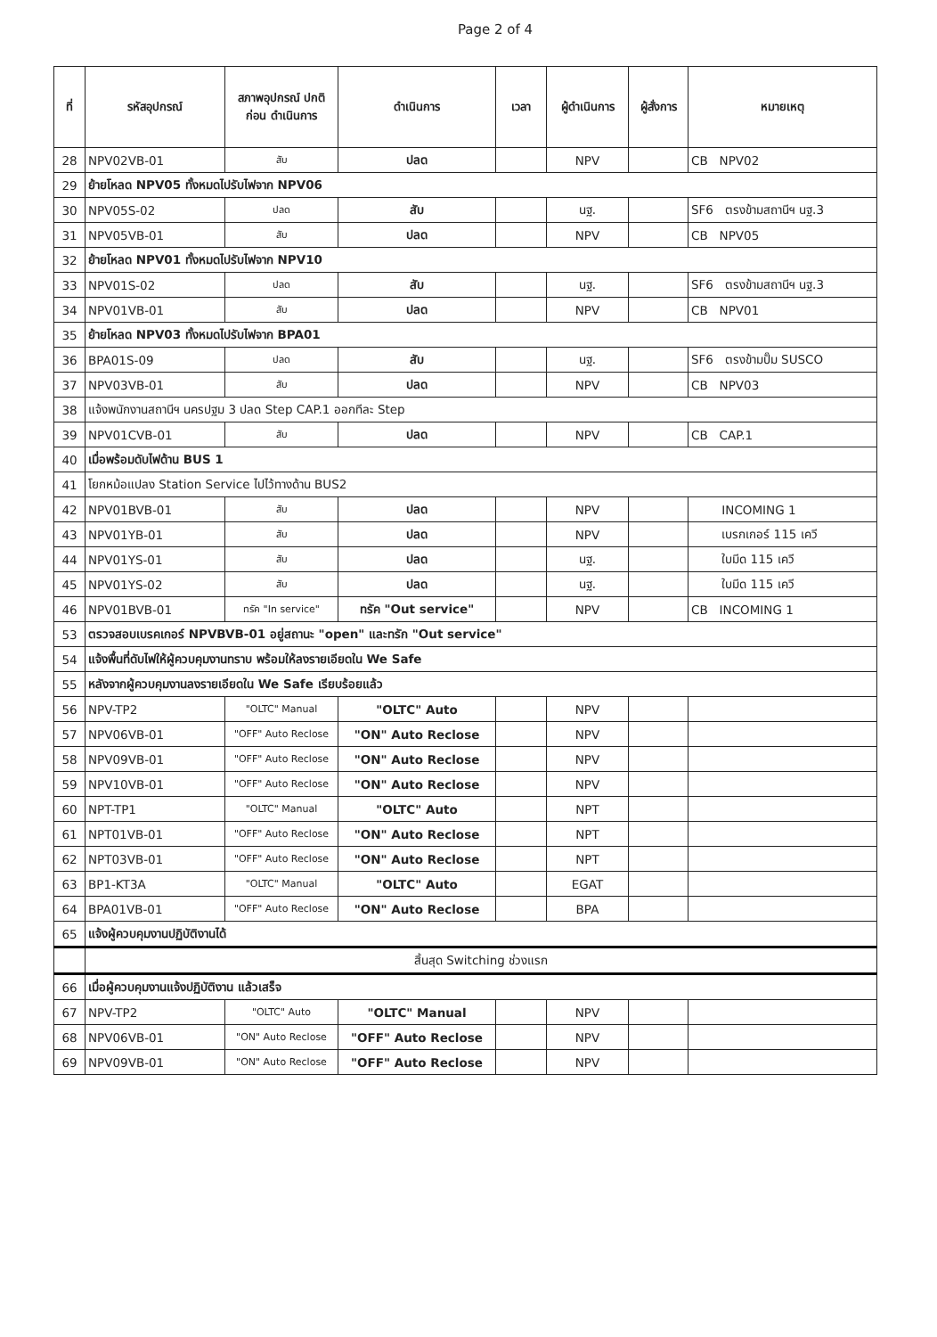Page 2 of 4
| ที่ | รหัสอุปกรณ์ | สภาพอุปกรณ์ ปกติก่อน ดำเนินการ | ดำเนินการ | เวลา | ผู้ดำเนินการ | ผู้สั่งการ | หมายเหตุ |
| --- | --- | --- | --- | --- | --- | --- | --- |
| 28 | NPV02VB-01 | สับ | ปลด | | NPV | | CB NPV02 |
| 29 | ย้ายโหลด NPV05 ทั้งหมดไปรับไฟจาก NPV06 | | | | | | |
| 30 | NPV05S-02 | ปลด | สับ | | นฐ. | | SF6 ตรงข้ามสถานีฯ นฐ.3 |
| 31 | NPV05VB-01 | สับ | ปลด | | NPV | | CB NPV05 |
| 32 | ย้ายโหลด NPV01 ทั้งหมดไปรับไฟจาก NPV10 | | | | | | |
| 33 | NPV01S-02 | ปลด | สับ | | นฐ. | | SF6 ตรงข้ามสถานีฯ นฐ.3 |
| 34 | NPV01VB-01 | สับ | ปลด | | NPV | | CB NPV01 |
| 35 | ย้ายโหลด NPV03 ทั้งหมดไปรับไฟจาก BPA01 | | | | | | |
| 36 | BPA01S-09 | ปลด | สับ | | นฐ. | | SF6 ตรงข้ามปั๊ม SUSCO |
| 37 | NPV03VB-01 | สับ | ปลด | | NPV | | CB NPV03 |
| 38 | แจ้งพนักงานสถานีฯ นครปฐม 3 ปลด Step CAP.1 ออกทีละ Step | | | | | | |
| 39 | NPV01CVB-01 | สับ | ปลด | | NPV | | CB CAP.1 |
| 40 | เมื่อพร้อมดับไฟด้าน BUS 1 | | | | | | |
| 41 | โยกหม้อแปลง Station Service ไปไว้ทางด้าน BUS2 | | | | | | |
| 42 | NPV01BVB-01 | สับ | ปลด | | NPV | | INCOMING 1 |
| 43 | NPV01YB-01 | สับ | ปลด | | NPV | | เบรกเกอร์ 115 เควี |
| 44 | NPV01YS-01 | สับ | ปลด | | นฐ. | | ใบมีด 115 เควี |
| 45 | NPV01YS-02 | สับ | ปลด | | นฐ. | | ใบมีด 115 เควี |
| 46 | NPV01BVB-01 | ทรัค "In service" | ทรัค "Out service" | | NPV | | CB INCOMING 1 |
| 53 | ตรวจสอบเบรคเกอร์ NPVBVB-01 อยู่สถานะ "open" และทรัก "Out service" | | | | | | |
| 54 | แจ้งพื้นที่ดับไฟให้ผู้ควบคุมงานทราบ พร้อมให้ลงรายเอียดใน We Safe | | | | | | |
| 55 | หลังจากผู้ควบคุมงานลงรายเอียดใน We Safe เรียบร้อยแล้ว | | | | | | |
| 56 | NPV-TP2 | "OLTC" Manual | "OLTC" Auto | | NPV | | |
| 57 | NPV06VB-01 | "OFF" Auto Reclose | "ON" Auto Reclose | | NPV | | |
| 58 | NPV09VB-01 | "OFF" Auto Reclose | "ON" Auto Reclose | | NPV | | |
| 59 | NPV10VB-01 | "OFF" Auto Reclose | "ON" Auto Reclose | | NPV | | |
| 60 | NPT-TP1 | "OLTC" Manual | "OLTC" Auto | | NPT | | |
| 61 | NPT01VB-01 | "OFF" Auto Reclose | "ON" Auto Reclose | | NPT | | |
| 62 | NPT03VB-01 | "OFF" Auto Reclose | "ON" Auto Reclose | | NPT | | |
| 63 | BP1-KT3A | "OLTC" Manual | "OLTC" Auto | | EGAT | | |
| 64 | BPA01VB-01 | "OFF" Auto Reclose | "ON" Auto Reclose | | BPA | | |
| 65 | แจ้งผู้ควบคุมงานปฏิบัติงานได้ | | | | | | |
| | สิ้นสุด Switching ช่วงแรก | | | | | | |
| 66 | เมื่อผู้ควบคุมงานแจ้งปฏิบัติงาน แล้วเสร็จ | | | | | | |
| 67 | NPV-TP2 | "OLTC" Auto | "OLTC" Manual | | NPV | | |
| 68 | NPV06VB-01 | "ON" Auto Reclose | "OFF" Auto Reclose | | NPV | | |
| 69 | NPV09VB-01 | "ON" Auto Reclose | "OFF" Auto Reclose | | NPV | | |